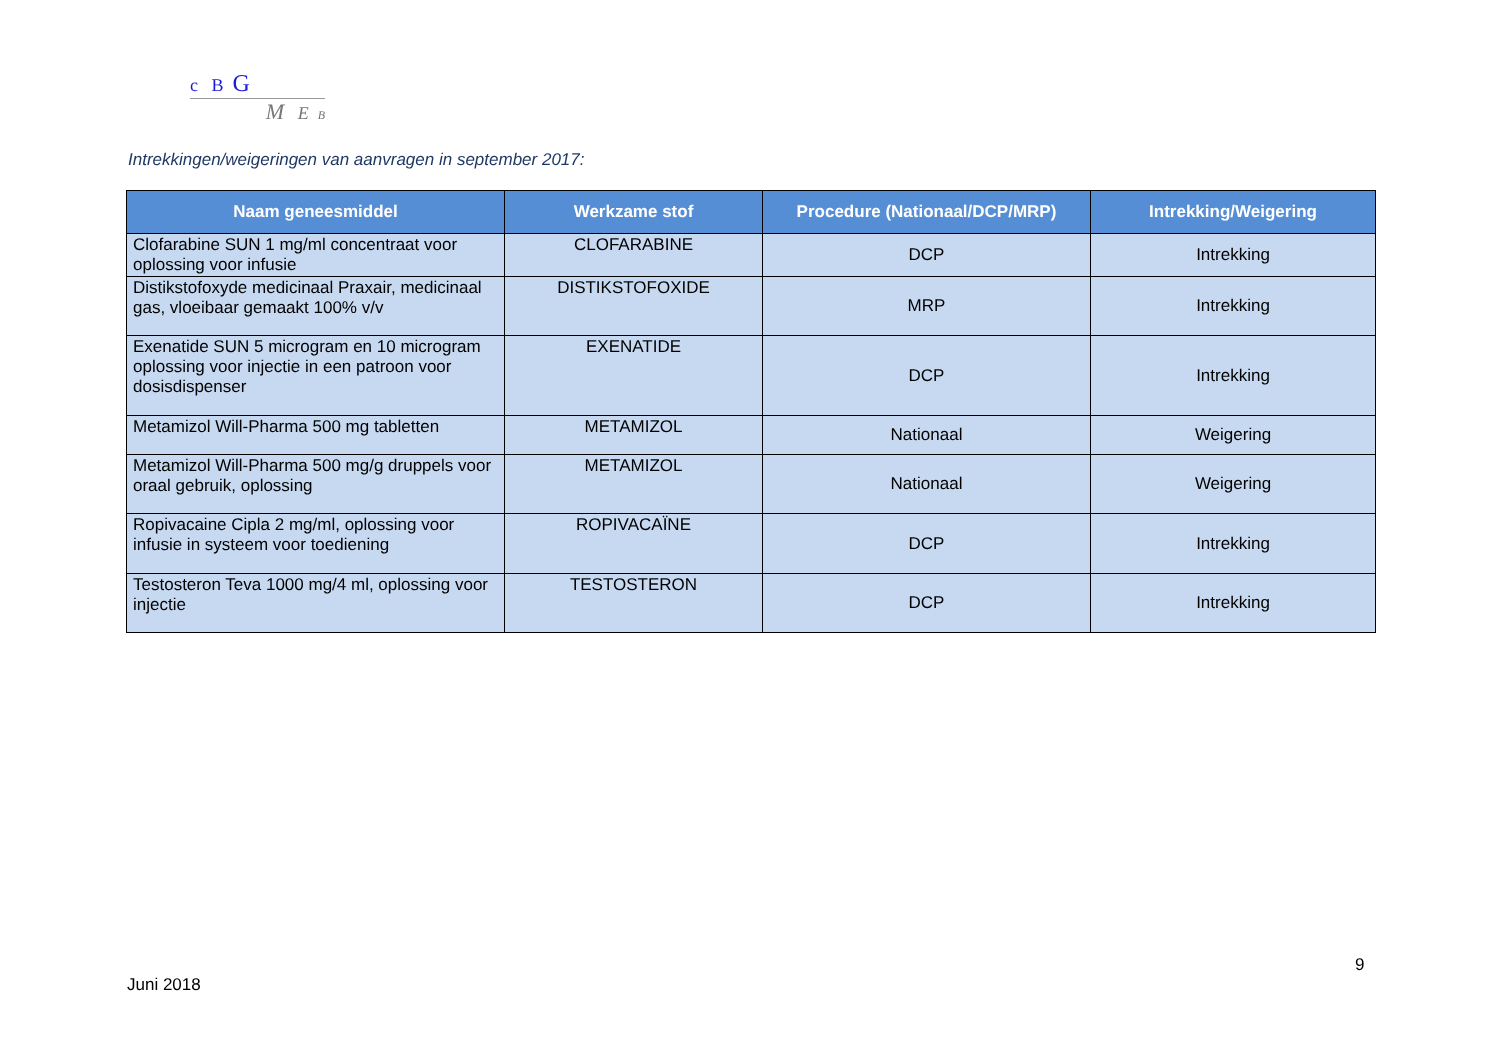c B G
M E B
Intrekkingen/weigeringen van aanvragen in september 2017:
| Naam geneesmiddel | Werkzame stof | Procedure (Nationaal/DCP/MRP) | Intrekking/Weigering |
| --- | --- | --- | --- |
| Clofarabine SUN 1 mg/ml concentraat voor oplossing voor infusie | CLOFARABINE | DCP | Intrekking |
| Distikstofoxyde medicinaal Praxair, medicinaal gas, vloeibaar gemaakt 100% v/v | DISTIKSTOFOXIDE | MRP | Intrekking |
| Exenatide SUN 5 microgram en 10 microgram oplossing voor injectie in een patroon voor dosisdispenser | EXENATIDE | DCP | Intrekking |
| Metamizol Will-Pharma 500 mg tabletten | METAMIZOL | Nationaal | Weigering |
| Metamizol Will-Pharma 500 mg/g druppels voor oraal gebruik, oplossing | METAMIZOL | Nationaal | Weigering |
| Ropivacaine Cipla 2 mg/ml, oplossing voor infusie in systeem voor toediening | ROPIVACAÏNE | DCP | Intrekking |
| Testosteron Teva 1000 mg/4 ml, oplossing voor injectie | TESTOSTERON | DCP | Intrekking |
9
Juni 2018